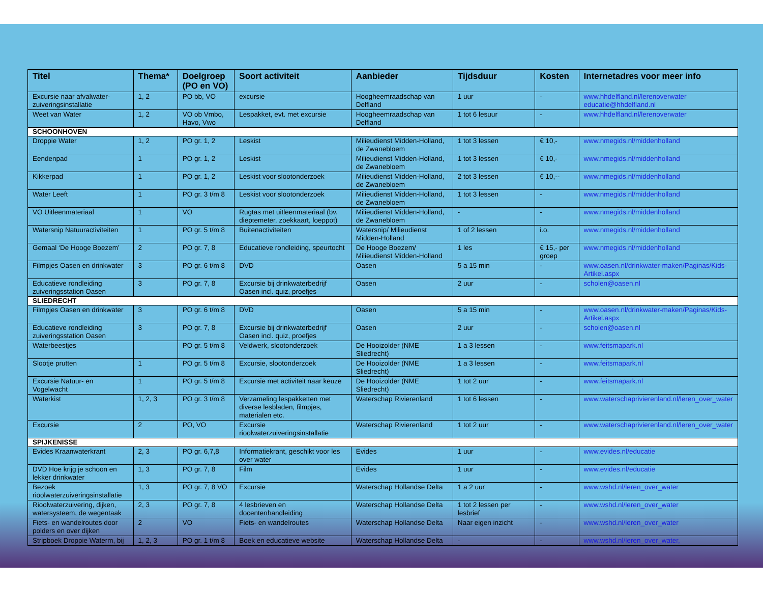| Titel | Thema* | Doelgroep (PO en VO) | Soort activiteit | Aanbieder | Tijdsduur | Kosten | Internetadres voor meer info |
| --- | --- | --- | --- | --- | --- | --- | --- |
| Excursie naar afvalwater-zuiveringsinstallatie | 1, 2 | PO bb, VO | excursie | Hoogheemraadschap van Delfland | 1 uur | - | www.hhdelfland.nl/lerenoverwater educatie@hhdelfland.nl |
| Weet van Water | 1, 2 | VO ob Vmbo, Havo, Vwo | Lespakket, evt. met excursie | Hoogheemraadschap van Delfland | 1 tot 6 lesuur | - | www.hhdelfland.nl/lerenoverwater |
| SCHOONHOVEN | | | | | | | |
| Droppie Water | 1, 2 | PO gr. 1, 2 | Leskist | Milieudienst Midden-Holland, de Zwanebloem | 1 tot 3 lessen | € 10,- | www.nmegids.nl/middenholland |
| Eendenpad | 1 | PO gr. 1, 2 | Leskist | Milieudienst Midden-Holland, de Zwanebloem | 1 tot 3 lessen | € 10,- | www.nmegids.nl/middenholland |
| Kikkerpad | 1 | PO gr. 1, 2 | Leskist voor slootonderzoek | Milieudienst Midden-Holland, de Zwanebloem | 2 tot 3 lessen | € 10,-- | www.nmegids.nl/middenholland |
| Water Leeft | 1 | PO gr. 3 t/m 8 | Leskist voor slootonderzoek | Milieudienst Midden-Holland, de Zwanebloem | 1 tot 3 lessen | - | www.nmegids.nl/middenholland |
| VO Uitleenmateriaal | 1 | VO | Rugtas met uitleenmateriaal (bv. dieptemeter, zoekkaart, loeppot) | Milieudienst Midden-Holland, de Zwanebloem | - | - | www.nmegids.nl/middenholland |
| Watersnip Natuuractiviteiten | 1 | PO gr. 5 t/m 8 | Buitenactiviteiten | Watersnip/ Milieudienst Midden-Holland | 1 of 2 lessen | i.o. | www.nmegids.nl/middenholland |
| Gemaal ‘De Hooge Boezem’ | 2 | PO gr. 7, 8 | Educatieve rondleiding, speurtocht | De Hooge Boezem/ Milieudienst Midden-Holland | 1 les | € 15,- per groep | www.nmegids.nl/middenholland |
| Filmpjes Oasen en drinkwater | 3 | PO gr. 6 t/m 8 | DVD | Oasen | 5 a 15 min | - | www.oasen.nl/drinkwater-maken/Paginas/Kids-Artikel.aspx |
| Educatieve rondleiding zuiveringsstation Oasen | 3 | PO gr. 7, 8 | Excursie bij drinkwaterbedrijf Oasen incl. quiz, proefjes | Oasen | 2 uur | - | scholen@oasen.nl |
| SLIEDRECHT | | | | | | | |
| Filmpjes Oasen en drinkwater | 3 | PO gr. 6 t/m 8 | DVD | Oasen | 5 a 15 min | - | www.oasen.nl/drinkwater-maken/Paginas/Kids-Artikel.aspx |
| Educatieve rondleiding zuiveringsstation Oasen | 3 | PO gr. 7, 8 | Excursie bij drinkwaterbedrijf Oasen incl. quiz, proefjes | Oasen | 2 uur | - | scholen@oasen.nl |
| Waterbeestjes | | PO gr. 5 t/m 8 | Veldwerk, slootonderzoek | De Hooizolder (NME Sliedrecht) | 1 a 3 lessen | - | www.feitsmapark.nl |
| Slootje prutten | 1 | PO gr. 5 t/m 8 | Excursie, slootonderzoek | De Hooizolder (NME Sliedrecht) | 1 a 3 lessen | - | www.feitsmapark.nl |
| Excursie Natuur- en Vogelwacht | 1 | PO gr. 5 t/m 8 | Excursie met activiteit naar keuze | De Hooizolder (NME Sliedrecht) | 1 tot 2 uur | - | www.feitsmapark.nl |
| Waterkist | 1, 2, 3 | PO gr. 3 t/m 8 | Verzameling lespakketten met diverse lesbladen, filmpjes, materialen etc. | Waterschap Rivierenland | 1 tot 6 lessen | - | www.waterschaprivierenland.nl/leren_over_water |
| Excursie | 2 | PO, VO | Excursie rioolwaterzuiveringsinstallatie | Waterschap Rivierenland | 1 tot 2 uur | - | www.waterschaprivierenland.nl/leren_over_water |
| SPIJKENISSE | | | | | | | |
| Evides Kraanwaterkrant | 2, 3 | PO gr. 6,7,8 | Informatiekrant, geschikt voor les over water | Evides | 1 uur | - | www.evides.nl/educatie |
| DVD Hoe krijg je schoon en lekker drinkwater | 1, 3 | PO gr. 7, 8 | Film | Evides | 1 uur | - | www.evides.nl/educatie |
| Bezoek rioolwaterzuiveringsinstallatie | 1, 3 | PO gr. 7, 8 VO | Excursie | Waterschap Hollandse Delta | 1 a 2 uur | - | www.wshd.nl/leren_over_water |
| Rioolwaterzuivering, dijken, watersysteem, de wegentaak | 2, 3 | PO gr. 7, 8 | 4 lesbrieven en docentenhandleiding | Waterschap Hollandse Delta | 1 tot 2 lessen per lesbrief | - | www.wshd.nl/leren_over_water |
| Fiets- en wandelroutes door polders en over dijken | 2 | VO | Fiets- en wandelroutes | Waterschap Hollandse Delta | Naar eigen inzicht | - | www.wshd.nl/leren_over_water |
| Stripboek Droppie Waterm, bij | 1, 2, 3 | PO gr. 1 t/m 8 | Boek en educatieve website | Waterschap Hollandse Delta | - | - | www.wshd.nl/leren_over_water, |